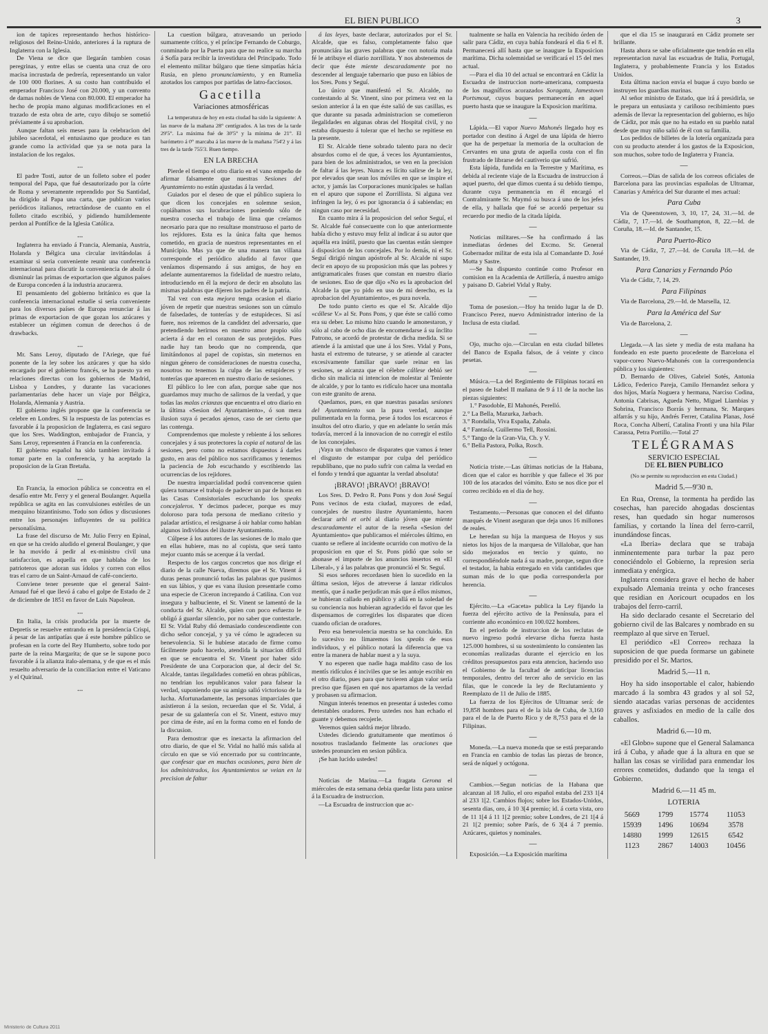EL BIEN PUBLICO 3
ion de tapices representando hechos histórico-religiosos del Reino-Unido, anteriores á la ruptura de Inglaterra con la Iglesia.
De Viena se dice que llegarán tambien cosas peregrinas, y entre ellas se cuenta una cruz de oro macisa incrustada de pedrería, representando un valor de 100 000 florines. A su costo han contribuido el emperador Francisco José con 20.000, y un convento de damas nobles de Viena con 80.000. El emperador ha hecho de propia mano algunas modificaciones en el trazado de esta obra de arte, cuyo dibujo se sometió préviamente á su aprobacion.
Aunque faltan seis meses para la celebracion del jubileo sacerdotal, el entusiasmo que produce es tan grande como la actividad que ya se nota para la instalacion de los regalos.
...
El padre Tosti, autor de un folleto sobre el poder temporal del Papa, que fué desautorizado por la córte de Roma y severamente reprendido por Su Santidad, ha dirigido al Papa una carta, que publican varios periódicos italianos, retractándose de cuanto en el folleto citado escribió, y pidiendo humildemente perdon al Pontífice de la Iglesia Católica.
...
Inglaterra ha enviado á Francia, Alemania, Austria, Holanda y Bélgica una circular invitándolas á examinar si seria conveniente reunir una conferencia internacional para discutir la conveniencia de abolir ó disminuir las primas de exportacion que algunos países de Europa conceden á la industria azucarera.
El pensamiento del gobierno británico es que la conferencia internacional estudie si seria conveniente para los diversos países de Europa renunciar á las primas de exportacion de que gozan los azúcares y establecer un régimen comun de derechos ó de drawbacks.
...
Mr. Sans Leroy, diputado de l'Ariege, que fué ponente de la ley sobre los azúcares y que ha sido encargado por el gobierno francés, se ha puesto ya en relaciones directas con los gobiernos de Madrid, Lisboa y Londres, y durante las vacaciones parlamentarias debe hacer un viaje por Bélgica, Holanda, Alemania y Austria.
El gobierno inglés propone que la conferencia se celebre en Londres. Si la respuesta de las potencias es favorable á la proposicion de Inglaterra, es casi seguro que los Sres. Waddington, embajador de Francia, y Sans Leroy, representen á Francia en la conferencia.
El gobierno español ha sido tambien invitado á tomar parte en la conferencia, y ha aceptado la proposicion de la Gran Bretaña.
...
En Francia, la emocion pública se concentra en el desafío entre Mr. Ferry y el general Boulanger. Aquella república se agita en las convulsiones estériles de un mezquino bizantinismo. Todo son ódios y discusiones entre los personajes influyentes de su política personalísima.
La frase del discurso de Mr. Julio Ferry en Epinal, en que se ha creido aludido el general Boulanger, y que le ha movido á pedir al ex-ministro civil una satisfaccion, es aquella en que hablaba de los patrioteros que adoran sus ídolos y corren con ellos tras el carro de un Saint-Arnaud de café-concierto.
Conviene tener presente que el general Saint-Arnaud fué el que llevó á cabo el golpe de Estado de 2 de diciembre de 1851 en favor de Luis Napoleon.
...
En Italia, la crisis producida por la muerte de Depretis se resuelve entrando en la presidencia Crispi, á pesar de las antipatías que á este hombre público se profesan en la corte del Rey Humberto, sobre todo por parte de la reina Margarita; de que se le supone poco favorable á la alianza italo-alemana, y de que es el más resuelto adversario de la conciliacion entre el Vaticano y el Quirinal.
...
La cuestion búlgara, atravesando un periodo sumamente crítico, y el príncipe Fernando de Coburgo, conminado por la Puerta para que no realice su marcha á Sofía para recibir la investidura del Principado. Todo el elemento militar búlgaro que tiene simpatías hácia Rusia, en pleno pronunciamiento, y en Rumelia azotados los campos por partidas de latro-facciosos.
Gacetilla
Variaciones atmosféricas
La temperatura de hoy en esta ciudad ha sido la siguiente: A las nueve de la mañana 28° centígrados. A las tres de la tarde 29'5°. La máxima fué de 30'5° y la mínima de 21°. El barómetro á 0° marcaba á las nueve de la mañana 754'2 y á las tres de la tarde 755'3. Buen tiempo.
EN LA BRECHA
Pierde el tiempo el otro diario en el vano empeño de afirmar falsamente que nuestras Sesiones del Ayuntamiento no están ajustadas á la verdad.
Guiados por el deseo de que el público supiera lo que dicen los concejales en solemne sesion, copiábamos sus lucubraciones poniendo sólo de nuestra cosecha el trabajo de lima que creíamos necesario para que no resultase monstruoso el parto de los rejidores. Esta es la única falta que hemos cometido, en gracia de nuestros representantes en el Municipio. Mas ya que de una manera tan villana corresponde el periódico aludido al favor que veníamos dispensando á sus amigos, de hoy en adelante aumentaremos la fidelidad de nuestro relato, introduciendo en él la mejora de decir en absoluto las mismas palabras que dijeren los padres de la patria.
Tal vez con esta mejora tenga ocasion el diario jóven de repetir que nuestras sesiones son un cúmulo de falsedades, de tonterías y de estupideces. Si así fuere, nos reiremos de la candidez del adversario, que pretendiendo herirnos en nuestro amor propio sólo acierta á dar en el corazon de sus protejidos. Pues nadie hay tan beodo que no comprenda, que limitándonos al papel de copistas, sin meternos en ningun género de consideraciones de nuestra cosecha, nosotros no tenemos la culpa de las estupideces y tonterías que aparecen en nuestro diario de sesiones.
El público lo lee con afan, porque sabe que nos guardamos muy mucho de salirnos de la verdad, y que todas las malas crianzas que encuentra el otro diario en la última «Sesion del Ayuntamiento», ó son mera ilusion suya ó pecados ajenos, caso de ser cierto que las contenga.
Comprendemos que moleste y rebiente á los señores concejales y á sus protectores la copia al natural de las sesiones, pero como no estamos dispuestos á darles gusto, en aras del público nos sacrificamos y tenemos la paciencia de Job escuchando y escribiendo las ocurrencias de los rejidores.
De nuestra imparcialidad podrá convencerse quien quiera tomarse el trabajo de padecer un par de horas en las Casas Consistoriales escuchando los speaks concejaleros. Y decimos padecer, porque es muy doloroso para toda persona de mediano criterio y paladar artístico, el resignarse á oir hablar como hablan algunos individuos del ilustre Ayuntamiento.
Cúlpese á los autores de las sesiones de lo malo que en ellas hubiere, mas no al copista, que será tanto mejor cuanto más se acerque á la verdad.
Respecto de los cargos concretos que nos dirige el diario de la calle Nueva, diremos que el Sr. Vinent á duras penas pronunció todas las palabras que pusimos en sus lábios, y que es vana ilusion presentarle como una especie de Ciceron increpando á Catilina. Con voz insegura y balbuciente, el Sr. Vinent se lamentó de la conducta del Sr. Alcalde, quien con poco esfuerzo le obligó á guardar silencio, por no saber que contestarle. El Sr. Vidal Ruby dió demasiado condescendiente con dicho señor concejal, y ya vé cómo le agradecen su benevolencia. Si le hubiese atacado de firme como fácilmente pudo hacerlo, atendida la situacion difícil en que se encuentra el Sr. Vinent por haber sido Presidente de una Corporacion que, al decir del Sr. Alcalde, tantas ilegalidades cometió en obras públicas, no tendrian los republicanos valor para falsear la verdad, suponiendo que su amigo salió victorioso de la lucha. Afortunadamente, las personas imparciales que asistieron á la sesion, recuerdan que el Sr. Vidal, á pesar de su galantería con el Sr. Vinent, estuvo muy por cima de éste, así en la forma como en el fondo de la discusion.
Para demostrar que es inexacta la afirmacion del otro diario, de que el Sr. Vidal no halló más salida al círculo en que se vió encerrado por su contrincante, que confesar que en muchas ocasiones, para bien de los administrados, los Ayuntamientos se veian en la precision de faltar
á las leyes, baste declarar, autorizados por el Sr. Alcalde, que es falso, completamente falso que pronunciára las graves palabras que con notoria mala fé le atribuye el diario zorrillista. Y nos abstenemos de decir que éste miente descaradamente por no descender al lenguaje tabernario que puso en lábios de los Sres. Pons y Seguí.
Lo único que manifestó el Sr. Alcalde, no contestando al Sr. Vinent, sino por primera vez en la sesion anterior á la en que éste salió de sus casillas, es que durante su pasada administracion se cometieron ilegalidades en algunas obras del Hospital civil, y no estaba dispuesto á tolerar que el hecho se repitiese en la presente.
El Sr. Alcalde tiene sobrado talento para no decir absurdos como el de que, á veces los Ayuntamientos, para bien de los administrados, se ven en la precision de faltar á las leyes. Nunca es lícito salirse de la ley, por elevados que sean los móviles en que se inspire el actor, y jamás las Corporaciones municipales se hallan en el apuro que supone el Zorrillista. Si alguna vez infringen la ley, ó es por ignorancia ó á sabiendas; en ningun caso por necesidad.
En cuanto mira á la proposicion del señor Seguí, el Sr. Alcalde fué consecuente con lo que anteriormente había dicho y estuvo muy feliz al indicar á su autor que aquélla era inútil, puesto que las cuentas están siempre á disposicion de los concejales. Por lo demás, ni el Sr. Seguí dirigió ningun apóstrofe al Sr. Alcalde ni supo decir en apoyo de su proposicion más que las pobres y antigramaticales frases que constan en nuestro diario de sesiones. Eso de que dijo «No es la aprobacion del Alcalde la que yo pido en uso de mi derecho, es la aprobacion del Ayuntamiento», es pura novela.
De todo punto cierto es que el Sr. Alcalde dijo «cállese V.» al Sr. Pons Pons, y que éste se calló como era su deber. Lo mismo hizo cuando le amonestaron, y sólo al cabo de ocho dias de encomendarse á su ínclito Patrono, se acordó de protestar de dicha medida. Si se atiende á la amistad que une á los Sres. Vidal y Pons, hasta el extremo de tutearse, y se atiende al caracter excesivamente familiar que suele reinar en las sesiones, se alcanza que el célebre cállese debió ser dicho sin malicia ni intencion de molestar al Teniente de alcalde, y por lo tanto es ridículo hacer una montaña con este granito de arena.
Quedamos, pues, en que nuestras pasadas sesiones del Ayuntamiento son la pura verdad, aunque pulimentada en la forma, pese á todos los escarceos é insultos del otro diario, y que en adelante lo serán más todavía, merced á la innovacion de no corregir el estilo de los concejales.
¡Vaya un chubasco de disparates que vamos á tener el disgusto de estampar por culpa del periódico republibano, que no pudo sufrir con calma la verdad en el fondo y tendrá que aguantar la verdad absoluta!
¡BRAVO! ¡BRAVO! ¡BRAVO!
Los Sres. D. Pedro R. Pons Pons y don José Seguí Pons vecinos de esta ciudad, mayores de edad, concejales de nuestro ilustre Ayuntamiento, hacen declarar urbi et orbi al diario jóven que miente descaradamente el autor de la reseña «Sesion del Ayuntamiento» que publicamos el miércoles último, en cuanto se refiere al incidente ocurrido con motivo de la proposicion en que el Sr. Pons pidió que solo se abonase el importe de los anuncios insertos en «El Liberal», y á las palabras que pronunció el Sr. Seguí.
Si esos señores recordasen bien lo sucedido en la última sesion, léjos de atreverse á lanzar ridículos mentís, que á nadie perjudican más que á ellos mismos, se hubieran callado en público y allá en la soledad de su conciencia nos hubieran agradecido el favor que les dispensamos de corregirles los disparates que dicen cuando ofician de oradores.
Pero esa benevolencia nuestra se ha concluido. En lo sucesivo no limaremos los speaks de esos individuos, y el público notará la diferencia que va entre la manera de hablar nuest a y la suya.
Y no esperen que nadie haga maldito caso de los mentís ridículos é inciviles que se les antoje escribir en el otro diario, pues para que tuvieren algun valor sería preciso que fijasen en qué nos apartamos de la verdad y probasen su afirmacion.
Ningun interés tenemos en presentar á ustedes como detestables oradores. Pero ustedes nos han echado el guante y debemos recojerle.
Veremos quien saldrá mejor librado.
Ustedes diciendo gratuitamente que mentimos ó nosotros trasladando fielmente las oraciones que ustedes pronuncien en sesion pública.
¡Se han lucido ustedes!
—
Noticias de Marina.—La fragata Gerona el miércoles de esta semana debia quedar lista para unirse á la Escuadra de instruccion.
—La Escuadra de instruccion que ac-
tualmente se halla en Valencia ha recibido órden de salir para Cádiz, en cuya bahía fondeará el dia 6 el 8. Permanecerá allí hasta que se inaugure la Exposicion marítima. Dicha solemnidad se verificará el 15 del mes actual.
—Para el dia 10 del actual se encontrará en Cádiz la Escuadra de instruccion norte-americana, compuesta de los magníficos acorazados Soragata, Jamestown Portsmout, cuyos buques permanecerán en aquel puerto hasta que se inaugure la Exposicion marítima.
—
Lápida.—El vapor Nuevo Mahonés llegado hoy es portador con destino á Argel de una lápida de hierro que ha de perpetuar la memoria de la ocultacion de Cervantes en una gruta de aquella costa con el fin frustrado de librarse del cautiverio que sufrió.
Esta lápida, fundida en la Terrestre y Marítima, es debida al reciente viaje de la Escuadra de instruccion á aquel puerto, del que dimos cuenta á su debido tiempo, durante cuya permanencia en él encargó el Contralmirante Sr. Maymó su busca á uno de los jefes de ella, y hallada que fué se acordó perpetuar su recuerdo por medio de la citada lápida.
—
Noticias militares.—Se ha confirmado á las inmediatas órdenes del Excmo. Sr. General Gobernador militar de esta isla al Comandante D. José Motta y Sastre.
—Se ha dispuesto continúe como Profesor en comision en la Academia de Artillería, á nuestro amigo y paisano D. Gabriel Vidal y Ruby.
—
Toma de posesion.—Hoy ha tenido lugar la de D. Francisco Perez, nuevo Administrador interino de la Inclusa de esta ciudad.
—
Ojo, mucho ojo.—Circulan en esta ciudad billetes del Banco de España falsos, de á veinte y cinco pesetas.
—
Música.—La del Regimiento de Filipinas tocará en el paseo de Isabel II mañana de 9 á 11 de la noche las piezas siguientes:
1.° Pasodoble, El Mahonés, Perelló.
2.° La Bella, Mazurka, Jarbach.
3.° Rondalla, Viva España, Zabala.
4.° Fantasía, Guillermo Tell, Rossini.
5.° Tango de la Gran-Via, Ch. y V.
6.° Bella Pastora, Polka, Rosch.
—
Noticia triste.—Las últimas noticias de la Habana, dicen que el calor es horrible y que fallece el 36 por 100 de los atacados del vómito. Esto se nos dice por el correo recibido en el dia de hoy.
—
Testamento.—Personas que conocen el del difunto marqués de Vinent aseguran que deja unos 16 millones de reales.
Le heredan su hija la marquesa de Hoyos y sus nietos los hijos de la marquesa de Villalobar, que han sido mejorados en tercio y quinto, no correspondiéndole nada á su madre, porque, segun dice el testador, la habia entregado en vida cantidades que suman más de lo que podia corresponderla por herencia.
—
Ejército.—La «Gaceta» publica la Ley fijando la fuerza del ejército activo de la Península, para el corriente año económico en 100.022 hombres.
En el periodo de instruccion de los reclutas de nuevo ingreso podrá elevarse dicha fuerza hasta 125.000 hombres, si su sostenimiento lo consienten las economías realizadas durante el ejercicio en los créditos presupuestos para esta atencion, haciendo uso el Gobierno de la facultad de anticipar licencias temporales, dentro del tercer año de servicio en las filas, que le concede la ley de Reclutamiento y Reemplazo de 11 de Julio de 1885.
La fuerza de los Ejércitos de Ultramar será: de 19,858 hombres para el de la isla de Cuba, de 3,160 para el de la de Puerto Rico y de 8,753 para el de la Filipinas.
—
Moneda.—La nueva moneda que se está preparando en Francia en cambio de todas las piezas de bronce, será de níquel y octógona.
—
Cambios.—Segun noticias de la Habana que alcanzan al 18 Julio, el oro español estaba del 233 1[4 al 233 1[2. Cambios flojos; sobre los Estados-Unidos, sesenta dias, oro, á 10 3[4 premio; id. á corta vista, oro de 11 1[4 á 11 1[2 premio; sobre Londres, de 21 1[4 á 21 1[2 premio; sobre París, de 6 3[4 á 7 premio. Azúcares, quietos y nominales.
—
Exposición.—La Exposición marítima
que el dia 15 se inaugurará en Cádiz promete ser brillante.
Hasta ahora se sabe oficialmente que tendrán en ella representacion naval las escuadras de Italia, Portugal, Inglaterra, y probablemente Francia y los Estados Unidos.
Esta última nacion envia el buque á cuyo bordo se instruyen los guardias marinas.
Al señor ministro de Estado, que irá á presidirla, se le prepara un entusiasta y cariñoso recibimiento pues además de llevar la representacion del gobierno, es hijo de Cádiz, por más que no ha estado en su pueblo natal desde que muy niño salió de él con su familia.
Los pedidos de billetes de la lotería organizada para con su producto atender á los gastos de la Exposicion, son muchos, sobre todo de Inglaterra y Francia.
—
Correos.—Dias de salida de los correos oficiales de Barcelona para las provincias españolas de Ultramar, Canarias y América del Sur durante el mes actual:
Para Cuba
Via de Queenstowen, 3, 10, 17, 24, 31.—Id. de Cádiz, 7, 17.—Id. de Southampton, 8, 22.—Id. de Coruña, 18.—Id. de Santander, 15.
Para Puerto-Rico
Via de Cádiz, 7, 27.—Id. de Coruña 18.—Id. de Santander, 19.
Para Canarias y Fernando Póo
Via de Cádiz, 7, 14, 29.
Para Filipinas
Via de Barcelona, 29.—Id. de Marsella, 12.
Para la América del Sur
Via de Barcelona, 2.
—
Llegada.—A las siete y media de esta mañana ha fondeado en este puerto procedente de Barcelona el vapor-coreo Nuevo-Mahonés con la correspondencia pública y los siguientes:
D. Bernardo de Olives, Gabriel Sotés, Antonia Ládico, Federico Pareja, Camilo Hernandez señora y dos hijos, María Noguera y hermana, Narciso Codina, Antonia Cabrisas, Agueda Netto, Miguel Llambias y Sobrina, Francisco Borrás y hermana, Sr. Marques alfarrás y su hijo, Andrés Ferrer, Catalina Planas, José Roca, Concha Albertí, Catalina Fronti y una hila Pilar Carassa, Petra Portillo.—Total 27
TELÉGRAMAS
SERVICIO ESPECIAL
DE EL BIEN PUBLICO
(No se permite su reproduccion en esta Ciudad.)
Madrid 5.—9'30 n.
En Rua, Orense, la tormenta ha perdido las cosechas, han parecido ahogadas doscientas reses, han quedado sin hogar numerosos familias, y cortando la línea del ferro-carril, inundándose fincas.
«La Iberia» declara que se trabaja inminentemente para turbar la paz pero conociéndolo el Gobierno, la represion seria inmediata y enérgica.
Inglaterra considera grave el hecho de haber expulsado Alemania treinta y ocho franceses que residian en Aoricourt ocupados en los trabajos del ferro-carril.
Ha sido declarado cesante el Secretario del gobierno civil de las Balcares y nombrado en su reemplazo al que sirve en Teruel.
El periódico «El Correo» rechaza la suposicion de que pueda formarse un gabinete presidido por el Sr. Martos.
Madrid 5.—11 n.
Hoy ha sido insoportable el calor, habiendo marcado á la sombra 43 grados y al sol 52, siendo atacadas varias personas de accidentes graves y asfixiados en medio de la calle dos caballos.
Madrid 6.—10 m.
«El Globo» supone que el General Salamanca irá á Cuba, y añade que á la altura en que se hallan las cosas se virilidad para enmendar los errores cometidos, dudando que la tenga el Gobierno.
Madrid 6.—11 45 m.
LOTERIA
| 5669 | 1799 | 15774 | 11053 |
| 15939 | 1496 | 10694 | 3578 |
| 14880 | 1999 | 12615 | 6542 |
| 1123 | 2867 | 14003 | 10456 |
Ministerio de Cultura 2011